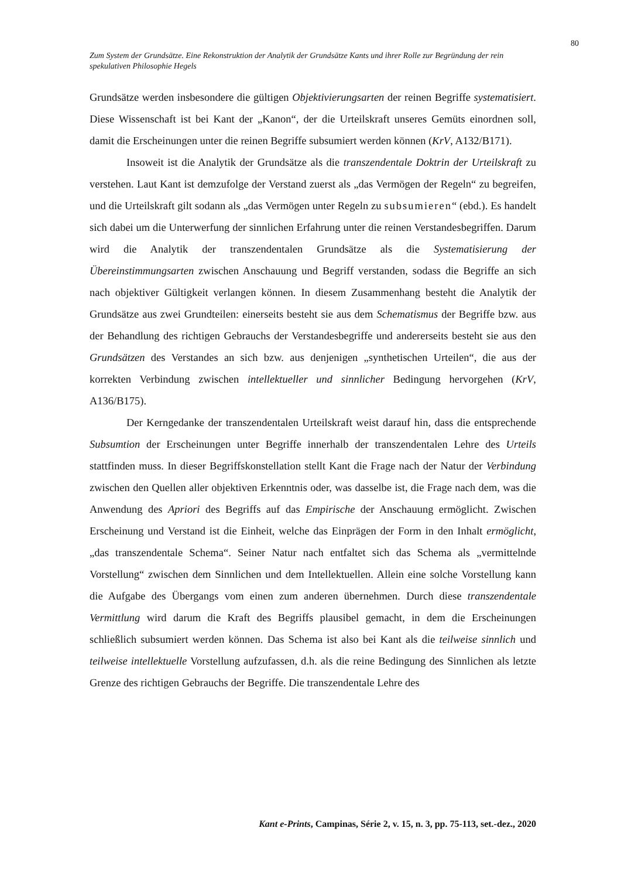80
Zum System der Grundsätze. Eine Rekonstruktion der Analytik der Grundsätze Kants und ihrer Rolle zur Begründung der rein spekulativen Philosophie Hegels
Grundsätze werden insbesondere die gültigen Objektivierungsarten der reinen Begriffe systematisiert. Diese Wissenschaft ist bei Kant der „Kanon“, der die Urteilskraft unseres Gemüts einordnen soll, damit die Erscheinungen unter die reinen Begriffe subsumiert werden können (KrV, A132/B171).
Insoweit ist die Analytik der Grundsätze als die transzendentale Doktrin der Urteilskraft zu verstehen. Laut Kant ist demzufolge der Verstand zuerst als „das Vermögen der Regeln“ zu begreifen, und die Urteilskraft gilt sodann als „das Vermögen unter Regeln zu subsumieren“ (ebd.). Es handelt sich dabei um die Unterwerfung der sinnlichen Erfahrung unter die reinen Verstandesbegriffen. Darum wird die Analytik der transzendentalen Grundsätze als die Systematisierung der Übereinstimmungsarten zwischen Anschauung und Begriff verstanden, sodass die Begriffe an sich nach objektiver Gültigkeit verlangen können. In diesem Zusammenhang besteht die Analytik der Grundsätze aus zwei Grundteilen: einerseits besteht sie aus dem Schematismus der Begriffe bzw. aus der Behandlung des richtigen Gebrauchs der Verstandesbegriffe und andererseits besteht sie aus den Grundsätzen des Verstandes an sich bzw. aus denjenigen „synthetischen Urteilen“, die aus der korrekten Verbindung zwischen intellektueller und sinnlicher Bedingung hervorgehen (KrV, A136/B175).
Der Kerngedanke der transzendentalen Urteilskraft weist darauf hin, dass die entsprechende Subsumtion der Erscheinungen unter Begriffe innerhalb der transzendentalen Lehre des Urteils stattfinden muss. In dieser Begriffskonstellation stellt Kant die Frage nach der Natur der Verbindung zwischen den Quellen aller objektiven Erkenntnis oder, was dasselbe ist, die Frage nach dem, was die Anwendung des Apriori des Begriffs auf das Empirische der Anschauung ermöglicht. Zwischen Erscheinung und Verstand ist die Einheit, welche das Einprägen der Form in den Inhalt ermöglicht, „das transzendentale Schema“. Seiner Natur nach entfaltet sich das Schema als „vermittelnde Vorstellung“ zwischen dem Sinnlichen und dem Intellektuellen. Allein eine solche Vorstellung kann die Aufgabe des Übergangs vom einen zum anderen übernehmen. Durch diese transzendentale Vermittlung wird darum die Kraft des Begriffs plausibel gemacht, in dem die Erscheinungen schließlich subsumiert werden können. Das Schema ist also bei Kant als die teilweise sinnlich und teilweise intellektuelle Vorstellung aufzufassen, d.h. als die reine Bedingung des Sinnlichen als letzte Grenze des richtigen Gebrauchs der Begriffe. Die transzendentale Lehre des
Kant e-Prints, Campinas, Série 2, v. 15, n. 3, pp. 75-113, set.-dez., 2020